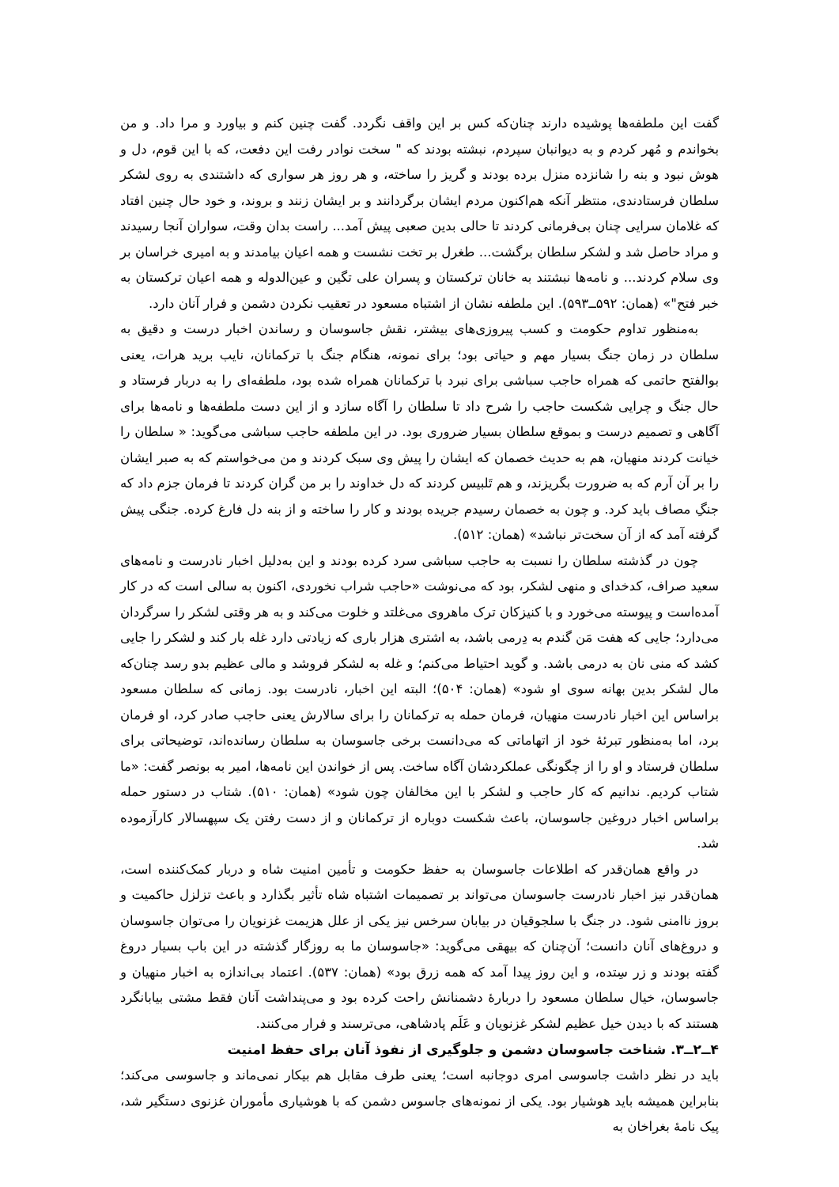گفت این ملطفه‌ها پوشیده دارند چنان‌که کس بر این واقف نگردد. گفت چنین کنم و بیاورد و مرا داد. و من بخواندم و مُهر کردم و به دیوانبان سپردم، نبشته بودند که " سخت نوادر رفت این دفعت، که با این قوم، دل و هوش نبود و بنه را شانزده منزل برده بودند و گریز را ساخته، و هر روز هر سواری که داشتندی به روی لشکر سلطان فرستادندی، منتظر آنکه هم‌اکنون مردم ایشان برگردانند و بر ایشان زنند و بروند، و خود حال چنین افتاد که غلامان سرایی چنان بی‌فرمانی کردند تا حالی بدین صعبی پیش آمد... راست بدان وقت، سواران آنجا رسیدند و مراد حاصل شد و لشکر سلطان برگشت... طغرل بر تخت نشست و همه اعیان بیامدند و به امیری خراسان بر وی سلام کردند... و نامه‌ها نبشتند به خانان ترکستان و پسران علی تگین و عین‌الدوله و همه اعیان ترکستان به خبر فتح"» (همان: ۵۹۲ــ۵۹۳). این ملطفه نشان از اشتباه مسعود در تعقیب نکردن دشمن و فرار آنان دارد.
به‌منظور تداوم حکومت و کسب پیروزی‌های بیشتر، نقش جاسوسان و رساندن اخبار درست و دقیق به سلطان در زمان جنگ بسیار مهم و حیاتی بود؛ برای نمونه، هنگام جنگ با ترکمانان، نایب برید هرات، یعنی بوالفتح حاتمی که همراه حاجب سباشی برای نبرد با ترکمانان همراه شده بود، ملطفه‌ای را به دربار فرستاد و حال جنگ و چرایی شکست حاجب را شرح داد تا سلطان را آگاه سازد و از این دست ملطفه‌ها و نامه‌ها برای آگاهی و تصمیم درست و بموقع سلطان بسیار ضروری بود. در این ملطفه حاجب سباشی می‌گوید: « سلطان را خیانت کردند منهیان، هم به حدیث خصمان که ایشان را پیش وی سبک کردند و من می‌خواستم که به صبر ایشان را بر آن آرم که به ضرورت بگریزند، و هم تَلبیس کردند که دل خداوند را بر من گران کردند تا فرمان جزم داد که جنگِ مصاف باید کرد. و چون به خصمان رسیدم جریده بودند و کار را ساخته و از بنه دل فارغ کرده. جنگی پیش گرفته آمد که از آن سخت‌تر نباشد» (همان: ۵۱۲).
چون در گذشته سلطان را نسبت به حاجب سباشی سرد کرده بودند و این به‌دلیل اخبار نادرست و نامه‌های سعید صراف، کدخدای و منهی لشکر، بود که می‌نوشت «حاجب شراب نخوردی، اکنون به سالی است که در کار آمده‌است و پیوسته می‌خورد و با کنیزکان ترک ماهروی می‌غلتد و خلوت می‌کند و به هر وقتی لشکر را سرگردان می‌دارد؛ جایی که هفت مَن گندم به دِرمی باشد، به اشتری هزار باری که زیادتی دارد غله بار کند و لشکر را جایی کشد که منی نان به درمی باشد. و گوید احتیاط می‌کنم؛ و غله به لشکر فروشد و مالی عظیم بدو رسد چنان‌که مال لشکر بدین بهانه سوی او شود» (همان: ۵۰۴)؛ البته این اخبار، نادرست بود. زمانی که سلطان مسعود براساس این اخبار نادرست منهیان، فرمان حمله به ترکمانان را برای سالارش یعنی حاجب صادر کرد، او فرمان برد، اما به‌منظور تبرئهٔ خود از اتهاماتی که می‌دانست برخی جاسوسان به سلطان رسانده‌اند، توضیحاتی برای سلطان فرستاد و او را از چگونگی عملکردشان آگاه ساخت. پس از خواندن این نامه‌ها، امیر به بونصر گفت: «ما شتاب کردیم. ندانیم که کار حاجب و لشکر با این مخالفان چون شود» (همان: ۵۱۰). شتاب در دستور حمله براساس اخبار دروغین جاسوسان، باعث شکست دوباره از ترکمانان و از دست رفتن یک سپهسالار کارآزموده شد.
در واقع همان‌قدر که اطلاعات جاسوسان به حفظ حکومت و تأمین امنیت شاه و دربار کمک‌کننده است، همان‌قدر نیز اخبار نادرست جاسوسان می‌تواند بر تصمیمات اشتباه شاه تأثیر بگذارد و باعث تزلزل حاکمیت و بروز ناامنی شود. در جنگ با سلجوقیان در بیابان سرخس نیز یکی از علل هزیمت غزنویان را می‌توان جاسوسان و دروغ‌های آنان دانست؛ آن‌چنان که بیهقی می‌گوید: «جاسوسان ما به روزگار گذشته در این باب بسیار دروغ گفته بودند و زر سِتده، و این روز پیدا آمد که همه زرق بود» (همان: ۵۳۷). اعتماد بی‌اندازه به اخبار منهیان و جاسوسان، خیال سلطان مسعود را دربارهٔ دشمنانش راحت کرده بود و می‌پنداشت آنان فقط مشتی بیابانگرد هستند که با دیدن خیل عظیم لشکر غزنویان و عَلَم پادشاهی، می‌ترسند و فرار می‌کنند.
۴ــ۲ــ۳. شناخت جاسوسان دشمن و جلوگیری از نفوذ آنان برای حفظ امنیت
باید در نظر داشت جاسوسی امری دوجانبه است؛ یعنی طرف مقابل هم بیکار نمی‌ماند و جاسوسی می‌کند؛ بنابراین همیشه باید هوشیار بود. یکی از نمونه‌های جاسوس دشمن که با هوشیاری مأموران غزنوی دستگیر شد، پیک نامهٔ بغراخان به